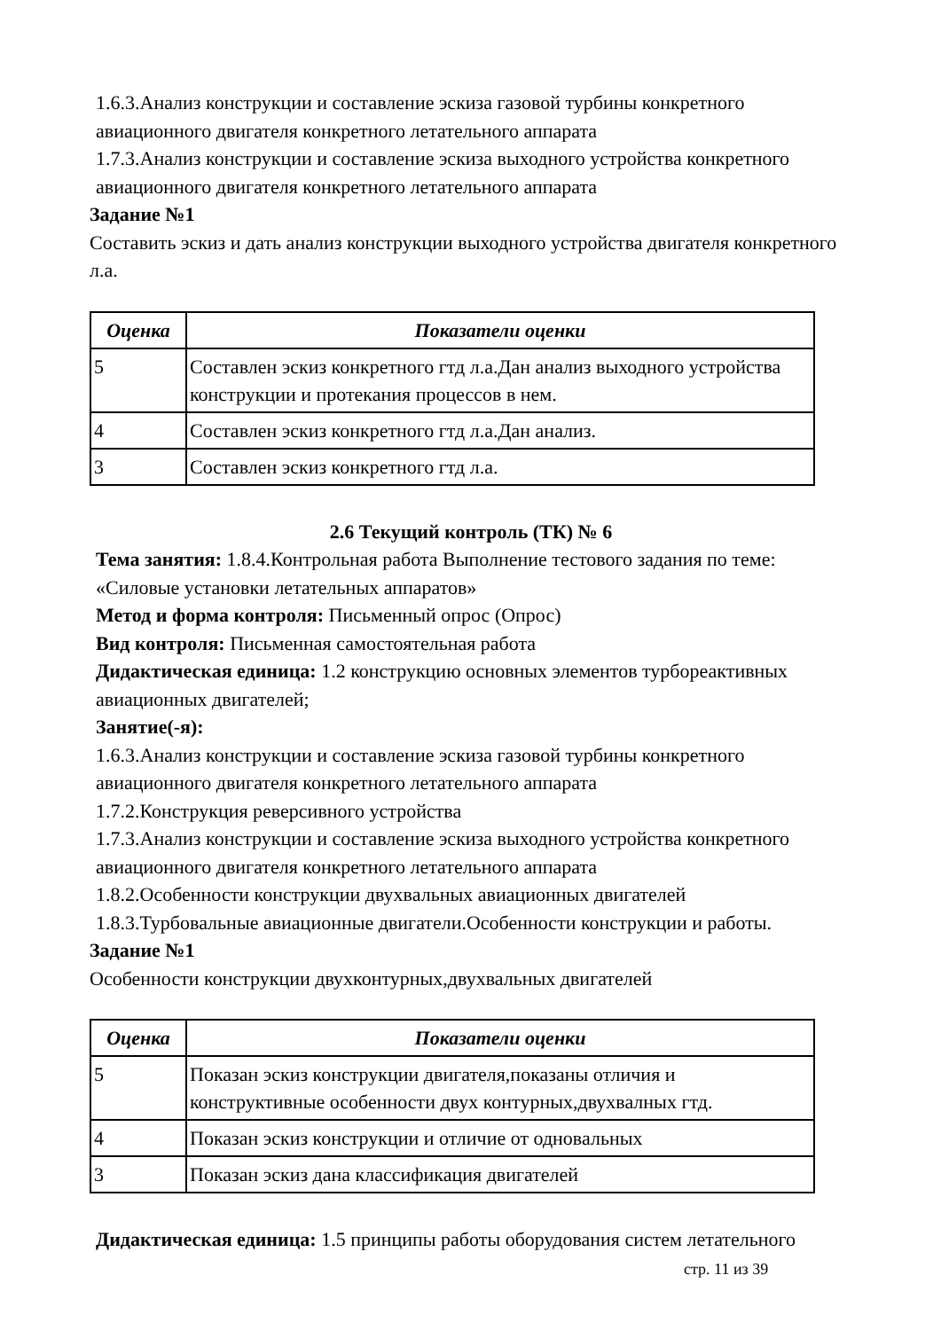1.6.3.Анализ конструкции и составление эскиза газовой турбины конкретного авиационного двигателя конкретного летательного аппарата
1.7.3.Анализ конструкции и составление эскиза выходного устройства конкретного авиационного двигателя конкретного летательного аппарата
Задание №1
Составить эскиз и дать анализ конструкции выходного устройства двигателя конкретного л.а.
| Оценка | Показатели оценки |
| --- | --- |
| 5 | Составлен эскиз конкретного гтд л.а.Дан анализ выходного устройства конструкции и протекания процессов в нем. |
| 4 | Составлен эскиз конкретного гтд л.а.Дан анализ. |
| 3 | Составлен эскиз конкретного гтд л.а. |
2.6 Текущий контроль (ТК) № 6
Тема занятия: 1.8.4.Контрольная работа Выполнение тестового задания по теме: «Силовые установки летательных аппаратов»
Метод и форма контроля: Письменный опрос (Опрос)
Вид контроля: Письменная самостоятельная работа
Дидактическая единица: 1.2 конструкцию основных элементов турбореактивных авиационных двигателей;
Занятие(-я):
1.6.3.Анализ конструкции и составление эскиза газовой турбины конкретного авиационного двигателя конкретного летательного аппарата
1.7.2.Конструкция реверсивного устройства
1.7.3.Анализ конструкции и составление эскиза выходного устройства конкретного авиационного двигателя конкретного летательного аппарата
1.8.2.Особенности конструкции двухвальных авиационных двигателей
1.8.3.Турбовальные авиационные двигатели.Особенности конструкции и работы.
Задание №1
Особенности конструкции двухконтурных,двухвальных двигателей
| Оценка | Показатели оценки |
| --- | --- |
| 5 | Показан эскиз конструкции двигателя,показаны отличия и конструктивные особенности двух контурных,двухвалных гтд. |
| 4 | Показан эскиз конструкции и отличие от одновальных |
| 3 | Показан эскиз дана классификация двигателей |
Дидактическая единица: 1.5 принципы работы оборудования систем летательного
стр. 11 из 39